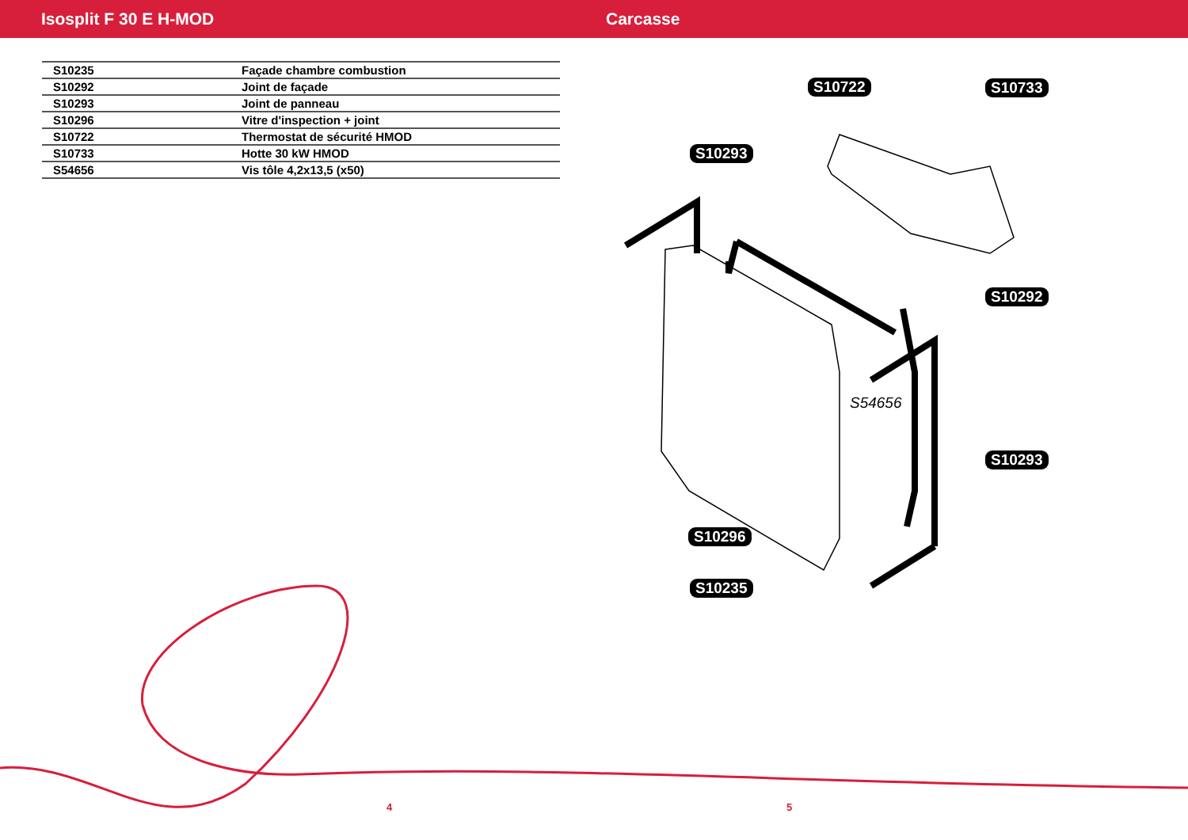Isosplit F 30 E H-MOD Carcasse
| S10235 | Façade chambre combustion |
| S10292 | Joint de façade |
| S10293 | Joint de panneau |
| S10296 | Vitre d'inspection + joint |
| S10722 | Thermostat de sécurité HMOD |
| S10733 | Hotte 30 kW HMOD |
| S54656 | Vis tôle 4,2x13,5 (x50) |
S10722 S10733
S10293
S10292
S54656
S10293
S10296
S10235
4 5